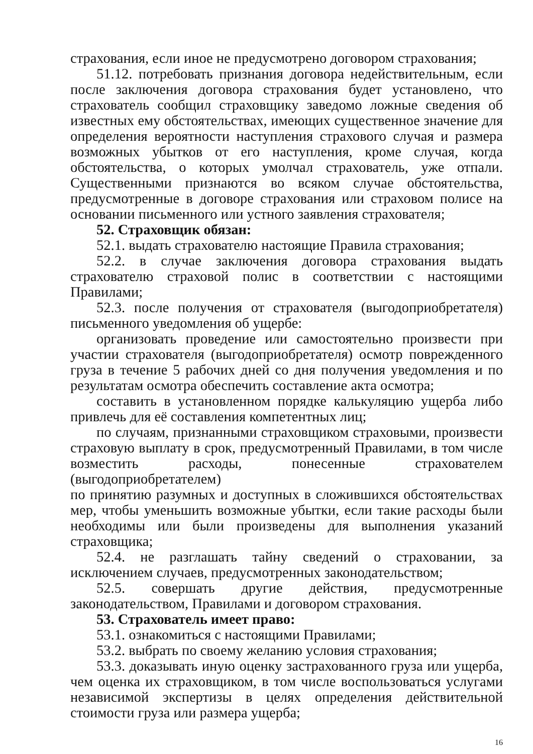страхования, если иное не предусмотрено договором страхования;
51.12. потребовать признания договора недействительным, если после заключения договора страхования будет установлено, что страхователь сообщил страховщику заведомо ложные сведения об известных ему обстоятельствах, имеющих существенное значение для определения вероятности наступления страхового случая и размера возможных убытков от его наступления, кроме случая, когда обстоятельства, о которых умолчал страхователь, уже отпали. Существенными признаются во всяком случае обстоятельства, предусмотренные в договоре страхования или страховом полисе на основании письменного или устного заявления страхователя;
52. Страховщик обязан:
52.1. выдать страхователю настоящие Правила страхования;
52.2. в случае заключения договора страхования выдать страхователю страховой полис в соответствии с настоящими Правилами;
52.3. после получения от страхователя (выгодоприобретателя) письменного уведомления об ущербе:
организовать проведение или самостоятельно произвести при участии страхователя (выгодоприобретателя) осмотр поврежденного груза в течение 5 рабочих дней со дня получения уведомления и по результатам осмотра обеспечить составление акта осмотра;
составить в установленном порядке калькуляцию ущерба либо привлечь для её составления компетентных лиц;
по случаям, признанными страховщиком страховыми, произвести страховую выплату в срок, предусмотренный Правилами, в том числе возместить расходы, понесенные страхователем (выгодоприобретателем)
по принятию разумных и доступных в сложившихся обстоятельствах мер, чтобы уменьшить возможные убытки, если такие расходы были необходимы или были произведены для выполнения указаний страховщика;
52.4. не разглашать тайну сведений о страховании, за исключением случаев, предусмотренных законодательством;
52.5. совершать другие действия, предусмотренные законодательством, Правилами и договором страхования.
53. Страхователь имеет право:
53.1. ознакомиться с настоящими Правилами;
53.2. выбрать по своему желанию условия страхования;
53.3. доказывать иную оценку застрахованного груза или ущерба, чем оценка их страховщиком, в том числе воспользоваться услугами независимой экспертизы в целях определения действительной стоимости груза или размера ущерба;
16